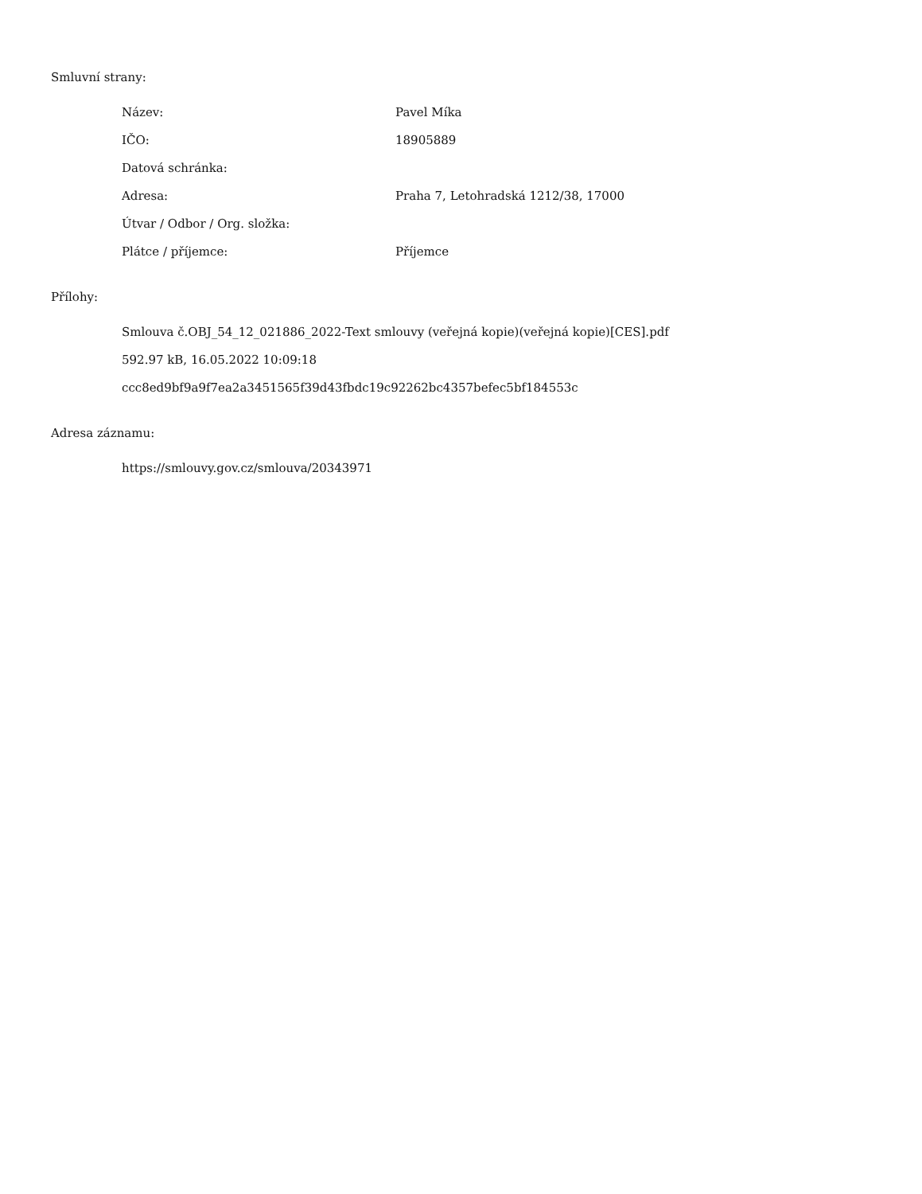Smluvní strany:
| Název: | Pavel Míka |
| IČO: | 18905889 |
| Datová schránka: | |
| Adresa: | Praha 7, Letohradská 1212/38, 17000 |
| Útvar / Odbor / Org. složka: | |
| Plátce / příjemce: | Příjemce |
Přílohy:
Smlouva č.OBJ_54_12_021886_2022-Text smlouvy (veřejná kopie)(veřejná kopie)[CES].pdf
592.97 kB, 16.05.2022 10:09:18
ccc8ed9bf9a9f7ea2a3451565f39d43fbdc19c92262bc4357befec5bf184553c
Adresa záznamu:
https://smlouvy.gov.cz/smlouva/20343971